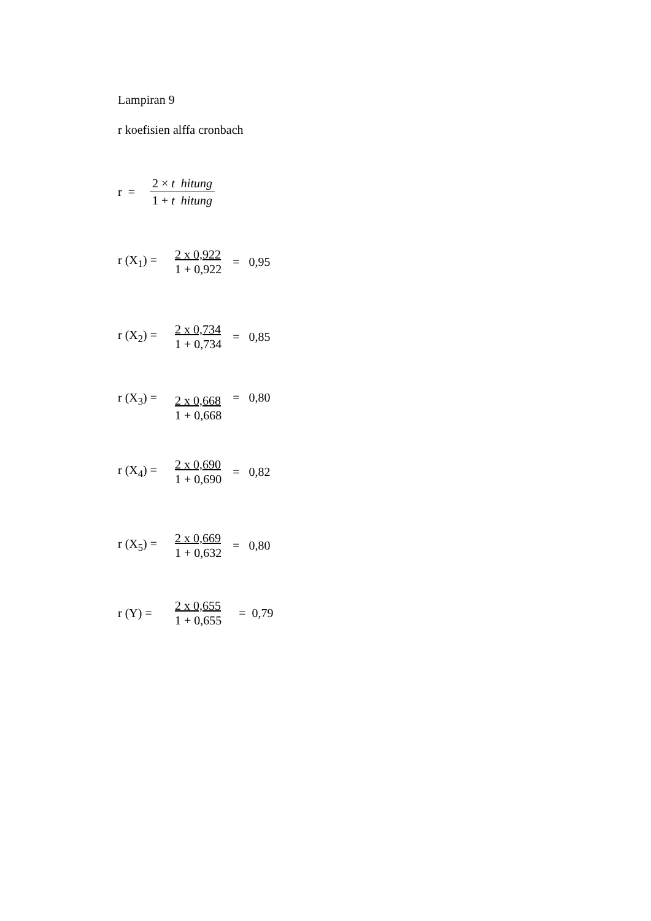Lampiran 9
r koefisien alffa cronbach
r =
2 × t hitung
1 + t hitung
r (X<sub>1</sub>) =
2 x 0,922
1 + 0,922
= 0,95
r (X<sub>2</sub>) =
2 x 0,734
1 + 0,734
= 0,85
r (X<sub>3</sub>) =
2 x 0,668
1 + 0,668
= 0,80
r (X<sub>4</sub>) =
2 x 0,690
1 + 0,690
= 0,82
r (X<sub>5</sub>) =
2 x 0,669
1 + 0,632
= 0,80
r (Y) =
2 x 0,655
1 + 0,655
= 0,79